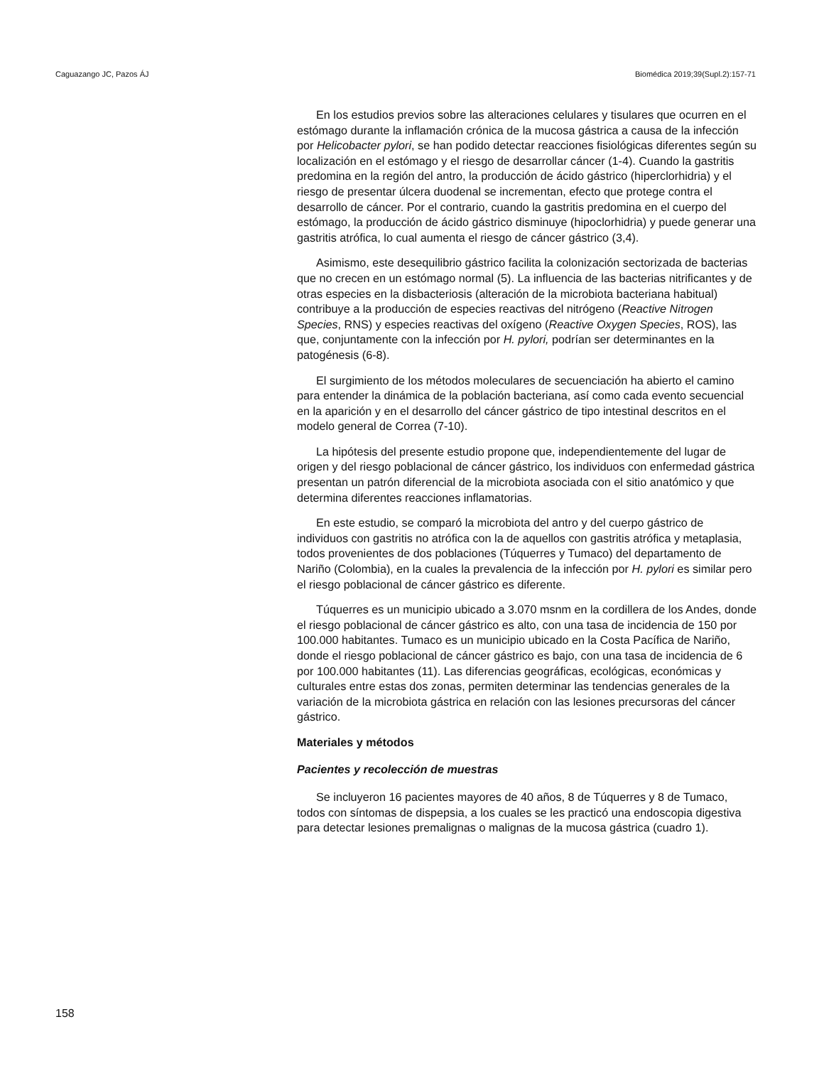Caguazango JC, Pazos ÁJ Biomédica 2019;39(Supl.2):157-71
En los estudios previos sobre las alteraciones celulares y tisulares que ocurren en el estómago durante la inflamación crónica de la mucosa gástrica a causa de la infección por Helicobacter pylori, se han podido detectar reacciones fisiológicas diferentes según su localización en el estómago y el riesgo de desarrollar cáncer (1-4). Cuando la gastritis predomina en la región del antro, la producción de ácido gástrico (hiperclorhidria) y el riesgo de presentar úlcera duodenal se incrementan, efecto que protege contra el desarrollo de cáncer. Por el contrario, cuando la gastritis predomina en el cuerpo del estómago, la producción de ácido gástrico disminuye (hipoclorhidria) y puede generar una gastritis atrófica, lo cual aumenta el riesgo de cáncer gástrico (3,4).
Asimismo, este desequilibrio gástrico facilita la colonización sectorizada de bacterias que no crecen en un estómago normal (5). La influencia de las bacterias nitrificantes y de otras especies en la disbacteriosis (alteración de la microbiota bacteriana habitual) contribuye a la producción de especies reactivas del nitrógeno (Reactive Nitrogen Species, RNS) y especies reactivas del oxígeno (Reactive Oxygen Species, ROS), las que, conjuntamente con la infección por H. pylori, podrían ser determinantes en la patogénesis (6-8).
El surgimiento de los métodos moleculares de secuenciación ha abierto el camino para entender la dinámica de la población bacteriana, así como cada evento secuencial en la aparición y en el desarrollo del cáncer gástrico de tipo intestinal descritos en el modelo general de Correa (7-10).
La hipótesis del presente estudio propone que, independientemente del lugar de origen y del riesgo poblacional de cáncer gástrico, los individuos con enfermedad gástrica presentan un patrón diferencial de la microbiota asociada con el sitio anatómico y que determina diferentes reacciones inflamatorias.
En este estudio, se comparó la microbiota del antro y del cuerpo gástrico de individuos con gastritis no atrófica con la de aquellos con gastritis atrófica y metaplasia, todos provenientes de dos poblaciones (Túquerres y Tumaco) del departamento de Nariño (Colombia), en la cuales la prevalencia de la infección por H. pylori es similar pero el riesgo poblacional de cáncer gástrico es diferente.
Túquerres es un municipio ubicado a 3.070 msnm en la cordillera de los Andes, donde el riesgo poblacional de cáncer gástrico es alto, con una tasa de incidencia de 150 por 100.000 habitantes. Tumaco es un municipio ubicado en la Costa Pacífica de Nariño, donde el riesgo poblacional de cáncer gástrico es bajo, con una tasa de incidencia de 6 por 100.000 habitantes (11). Las diferencias geográficas, ecológicas, económicas y culturales entre estas dos zonas, permiten determinar las tendencias generales de la variación de la microbiota gástrica en relación con las lesiones precursoras del cáncer gástrico.
Materiales y métodos
Pacientes y recolección de muestras
Se incluyeron 16 pacientes mayores de 40 años, 8 de Túquerres y 8 de Tumaco, todos con síntomas de dispepsia, a los cuales se les practicó una endoscopia digestiva para detectar lesiones premalignas o malignas de la mucosa gástrica (cuadro 1).
158